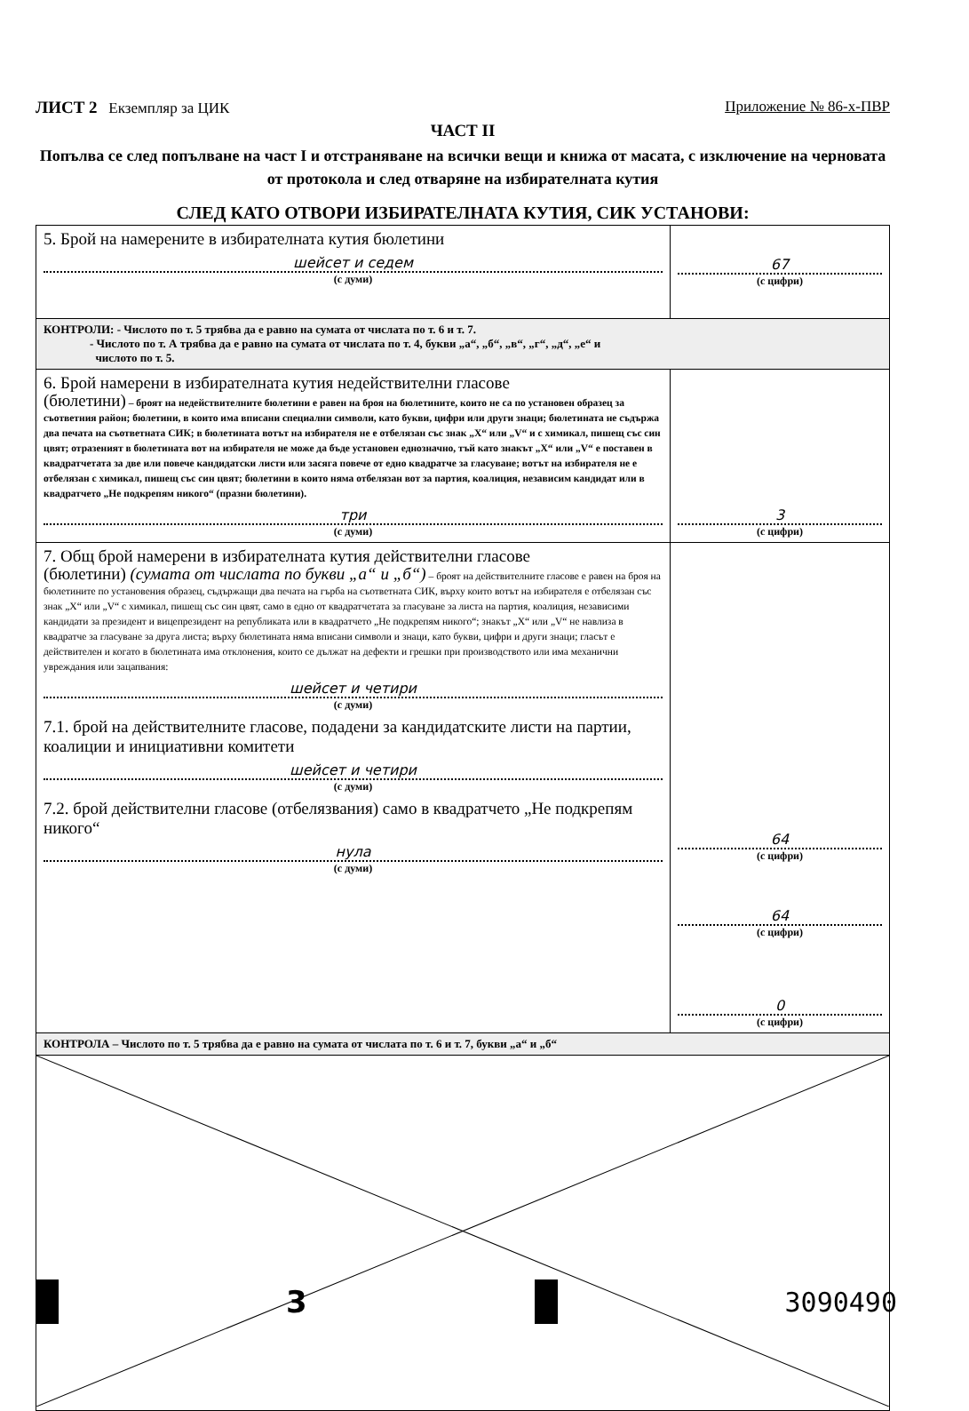ЛИСТ 2 Екземпляр за ЦИК Приложение № 86-х-ПВР
ЧАСТ II
Попълва се след попълване на част I и отстраняване на всички вещи и книжа от масата, с изключение на черновата от протокола и след отваряне на избирателната кутия
СЛЕД КАТО ОТВОРИ ИЗБИРАТЕЛНАТА КУТИЯ, СИК УСТАНОВИ:
| 5. Брой на намерените в избирателната кутия бюлетини шейсет и седем (с думи) | 67 (с цифри) |
| КОНТРОЛИ: - Числото по т. 5 трябва да е равно на сумата от числата по т. 6 и т. 7. - Числото по т. А трябва да е равно на сумата от числата по т. 4, букви „а“, „б“, „в“, „г“, „д“, „е“ и числото по т. 5. | |
| 6. Брой намерени в избирателната кутия недействителни гласове (бюлетини) – броят на недействителните бюлетини е равен на броя на бюлетините, които не са по установен образец за съответния район; бюлетини, в които има вписани специални символи, като букви, цифри или други знаци; бюлетината не съдържа два печата на съответната СИК; в бюлетината вотът на избирателя не е отбелязан със знак „X“ или „V“ и с химикал, пишещ със син цвят; отразеният в бюлетината вот на избирателя не може да бъде установен еднозначно, тъй като знакът „X“ или „V“ е поставен в квадратчетата за две или повече кандидатски листи или засяга повече от едно квадратче за гласуване; вотът на избирателя не е отбелязан с химикал, пишещ със син цвят; бюлетини в които няма отбелязан вот за партия, коалиция, независим кандидат или в квадратчето „Не подкрепям никого“ (празни бюлетини). три (с думи) | 3 (с цифри) |
| 7. Общ брой намерени в избирателната кутия действителни гласове (бюлетини) (сумата от числата по букви „а“ и „б“) – броят на действителните гласове е равен на броя на бюлетините по установения образец, съдържащи два печата на гърба на съответната СИК, върху които вотът на избирателя е отбелязан със знак „X“ или „V“ с химикал, пишещ със син цвят, само в едно от квадратчетата за гласуване за листа на партия, коалиция, независими кандидати за президент и вицепрезидент на републиката или в квадратчето „Не подкрепям никого“; знакът „X“ или „V“ не навлиза в квадратче за гласуване за друга листа; върху бюлетината няма вписани символи и знаци, като букви, цифри и други знаци; гласът е действителен и когато в бюлетината има отклонения, които се дължат на дефекти и грешки при производството или има механични увреждания или зацапвания: шейсет и четири (с думи) 7.1. брой на действителните гласове, подадени за кандидатските листи на партии, коалиции и инициативни комитети шейсет и четири (с думи) 7.2. брой действителни гласове (отбелязвания) само в квадратчето „Не подкрепям никого“ нула (с думи) | 64 (с цифри) 64 (с цифри) 0 (с цифри) |
| КОНТРОЛА – Числото по т. 5 трябва да е равно на сумата от числата по т. 6 и т. 7, букви „а“ и „б“ | |
3 3090490